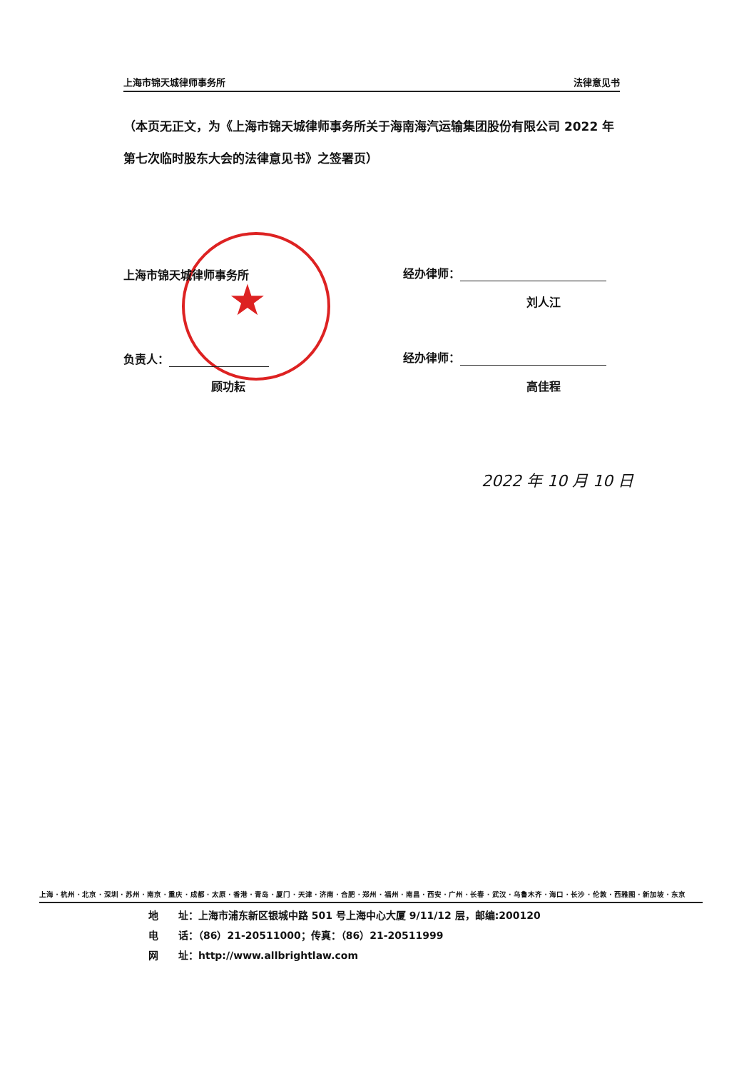上海市锦天城律师事务所 法律意见书
（本页无正文，为《上海市锦天城律师事务所关于海南海汽运输集团股份有限公司 2022 年第七次临时股东大会的法律意见书》之签署页）
★
上海市锦天城律师事务所 经办律师：
刘人江
负责人：
顾功耘
经办律师：
高佳程
2022 年 10 月 10 日
上海 · 杭州 · 北京 · 深圳 · 苏州 · 南京 · 重庆 · 成都 · 太原 · 香港 · 青岛 · 厦门 · 天津 · 济南 · 合肥 · 郑州 · 福州 · 南昌 · 西安 · 广州 · 长春 · 武汉 · 乌鲁木齐 · 海口 · 长沙 · 伦敦 · 西雅图 · 新加坡 · 东京
地　　址：上海市浦东新区银城中路 501 号上海中心大厦 9/11/12 层，邮编:200120
电　　话：（86）21-20511000；传真：（86）21-20511999
网　　址：http://www.allbrightlaw.com